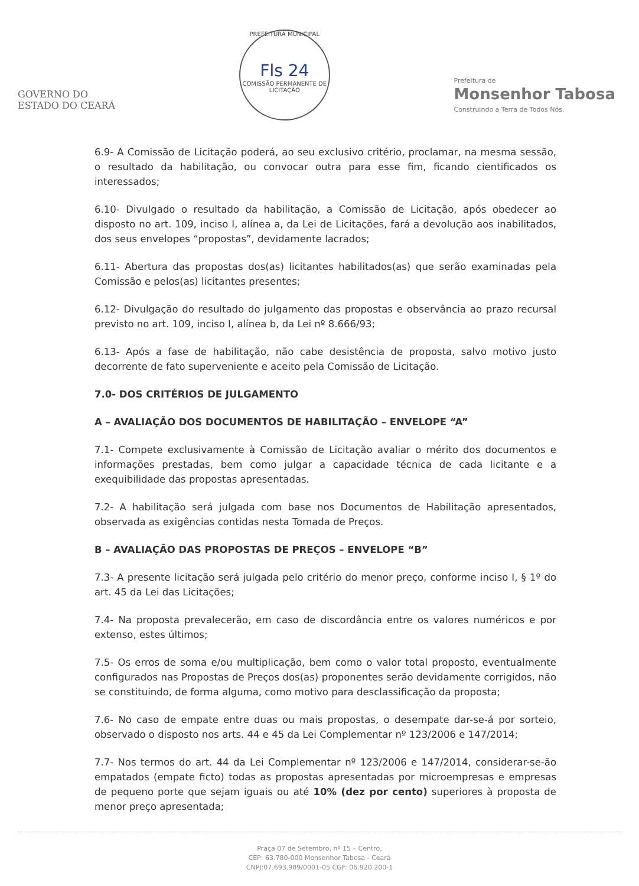GOVERNO DO
ESTADO DO CEARÁ
PREFEITURA MUNICIPAL
Fls 24
COMISSÃO PERMANENTE DE LICITAÇÃO
Prefeitura de
Monsenhor Tabosa
Construindo a Terra de Todos Nós.
6.9- A Comissão de Licitação poderá, ao seu exclusivo critério, proclamar, na mesma sessão, o resultado da habilitação, ou convocar outra para esse fim, ficando cientificados os interessados;
6.10- Divulgado o resultado da habilitação, a Comissão de Licitação, após obedecer ao disposto no art. 109, inciso I, alínea a, da Lei de Licitações, fará a devolução aos inabilitados, dos seus envelopes “propostas”, devidamente lacrados;
6.11- Abertura das propostas dos(as) licitantes habilitados(as) que serão examinadas pela Comissão e pelos(as) licitantes presentes;
6.12- Divulgação do resultado do julgamento das propostas e observância ao prazo recursal previsto no art. 109, inciso I, alínea b, da Lei nº 8.666/93;
6.13- Após a fase de habilitação, não cabe desistência de proposta, salvo motivo justo decorrente de fato superveniente e aceito pela Comissão de Licitação.
7.0- DOS CRITÉRIOS DE JULGAMENTO
A – AVALIAÇÃO DOS DOCUMENTOS DE HABILITAÇÃO – ENVELOPE “A”
7.1- Compete exclusivamente à Comissão de Licitação avaliar o mérito dos documentos e informações prestadas, bem como julgar a capacidade técnica de cada licitante e a exequibilidade das propostas apresentadas.
7.2- A habilitação será julgada com base nos Documentos de Habilitação apresentados, observada as exigências contidas nesta Tomada de Preços.
B – AVALIAÇÃO DAS PROPOSTAS DE PREÇOS – ENVELOPE “B”
7.3- A presente licitação será julgada pelo critério do menor preço, conforme inciso I, § 1º do art. 45 da Lei das Licitações;
7.4- Na proposta prevalecerão, em caso de discordância entre os valores numéricos e por extenso, estes últimos;
7.5- Os erros de soma e/ou multiplicação, bem como o valor total proposto, eventualmente configurados nas Propostas de Preços dos(as) proponentes serão devidamente corrigidos, não se constituindo, de forma alguma, como motivo para desclassificação da proposta;
7.6- No caso de empate entre duas ou mais propostas, o desempate dar-se-á por sorteio, observado o disposto nos arts. 44 e 45 da Lei Complementar nº 123/2006 e 147/2014;
7.7- Nos termos do art. 44 da Lei Complementar nº 123/2006 e 147/2014, considerar-se-ão empatados (empate ficto) todas as propostas apresentadas por microempresas e empresas de pequeno porte que sejam iguais ou até 10% (dez por cento) superiores à proposta de menor preço apresentada;
Praça 07 de Setembro, nº 15 – Centro,
CEP: 63.780-000 Monsenhor Tabosa - Ceará
CNPJ:07.693.989/0001-05 CGF: 06.920.200-1